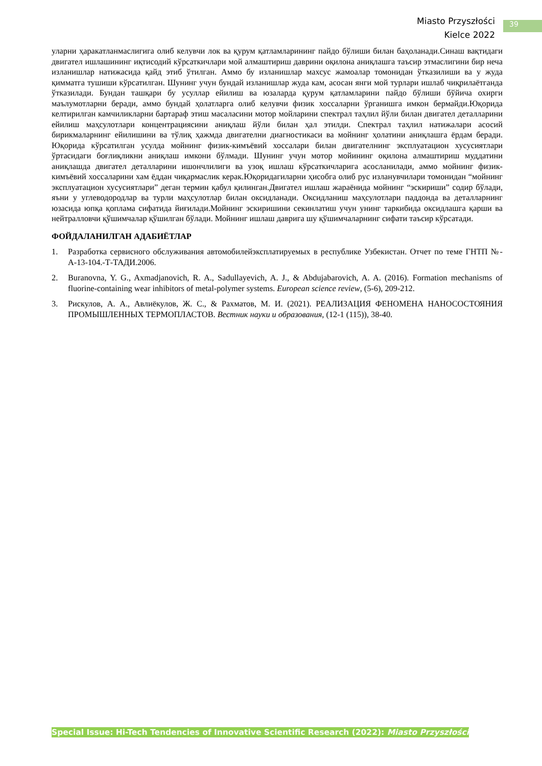Miasto Przyszłości
Kielce 2022
39
уларни ҳаракатланмаслигига олиб келувчи лок ва қурум қатламларининг пайдо бўлиши билан баҳоланади.Синаш вақтидаги двигател ишлашининг иқтисодий кўрсаткичлари мой алмаштириш даврини оқилона аниқлашга таъсир этмаслигини бир неча изланишлар натижасида қайд этиб ўтилган. Аммо бу изланишлар махсус жамоалар томонидан ўтказилиши ва у жуда қимматга тушиши кўрсатилган. Шунинг учун бундай изланишлар жуда кам, асосан янги мой турлари ишлаб чиқрилаётганда ўтказилади. Бундан ташқари бу усуллар ейилиш ва юзаларда қурум қатламларини пайдо бўлиши бўйича охирги маълумотларни беради, аммо бундай ҳолатларга олиб келувчи физик хоссаларни ўрганишга имкон бермайди.Юқорида келтирилган камчиликларни бартараф этиш масаласини мотор мойларини спектрал таҳлил йўли билан двигател деталларини ейилиш маҳсулотлари концентрациясини аниқлаш йўли билан ҳал этилди. Спектрал таҳлил натижалари асосий бирикмаларнинг ейилишини ва тўлиқ ҳажмда двигателни диагностикаси ва мойнинг ҳолатини аниқлашга ёрдам беради. Юқорида кўрсатилган усулда мойнинг физик-кимъёвий хоссалари билан двигателнинг эксплуатацион хусусиятлари ўртасидаги боғлиқликни аниқлаш имкони бўлмади. Шунинг учун мотор мойининг оқилона алмаштириш муддатини аниқлашда двигател деталларини ишончлилиги ва узоқ ишлаш кўрсаткичларига асосланилади, аммо мойнинг физик-кимъёвий хоссаларини хам ёддан чиқармаслик керак.Юқоридагиларни ҳисобга олиб рус изланувчилари томонидан “мойнинг эксплуатацион хусусиятлари” деган термин қабул қилинган.Двигател ишлаш жараёнида мойнинг “эскириши” содир бўлади, яъни у углеводородлар ва турли маҳсулотлар билан оксидланади. Оксидланиш маҳсулотлари паддонда ва деталларнинг юзасида юпқа қоплама сифатида йиғилади.Мойнинг эскиришини секинлатиш учун унинг таркибида оксидлашга қарши ва нейтралловчи қўшимчалар қўшилган бўлади. Мойнинг ишлаш даврига шу қўшимчаларнинг сифати таъсир кўрсатади.
ФОЙДАЛАНИЛГАН АДАБИЁТЛАР
1. Разработка сервисного обслуживания автомобилейэксплатируемых в республике Узбекистан. Отчет по теме ГНТП №-А-13-104.-Т-ТАДИ.2006.
2. Buranovna, Y. G., Axmadjanovich, R. A., Sadullayevich, A. J., & Abdujabarovich, A. A. (2016). Formation mechanisms of fluorine-containing wear inhibitors of metal-polymer systems. European science review, (5-6), 209-212.
3. Рискулов, А. А., Авлиёкулов, Ж. С., & Рахматов, М. И. (2021). РЕАЛИЗАЦИЯ ФЕНОМЕНА НАНОСОСТОЯНИЯ ПРОМЫШЛЕННЫХ ТЕРМОПЛАСТОВ. Вестник науки и образования, (12-1 (115)), 38-40.
Special Issue: Hi-Tech Tendencies of Innovative Scientific Research (2022): Miasto Przyszłości